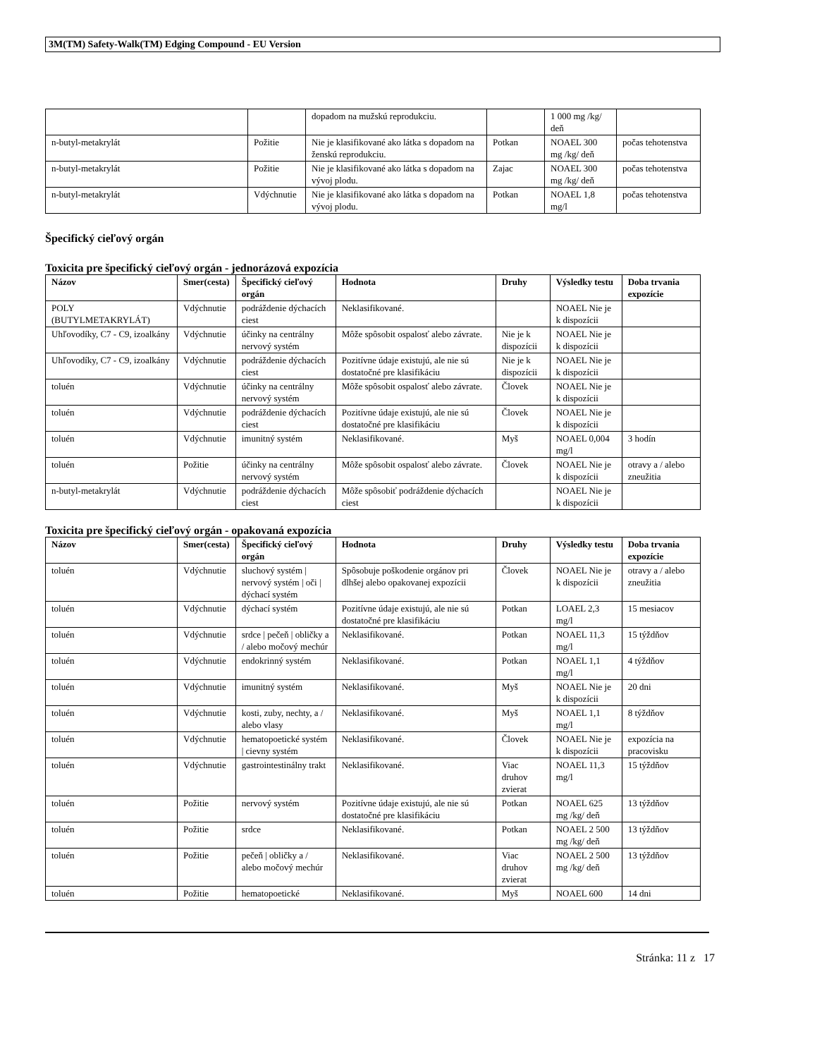3M(TM) Safety-Walk(TM) Edging Compound - EU Version
| | | dopadom na mužskú reprodukciu. | | 1 000 mg /kg/ deň | |
| n-butyl-metakrylát | Požitie | Nie je klasifikované ako látka s dopadom na ženskú reprodukciu. | Potkan | NOAEL 300 mg /kg/ deň | počas tehotenstva |
| n-butyl-metakrylát | Požitie | Nie je klasifikované ako látka s dopadom na vývoj plodu. | Zajac | NOAEL 300 mg /kg/ deň | počas tehotenstva |
| n-butyl-metakrylát | Vdýchnutie | Nie je klasifikované ako látka s dopadom na vývoj plodu. | Potkan | NOAEL 1,8 mg/l | počas tehotenstva |
Špecifický cieľový orgán
Toxicita pre špecifický cieľový orgán - jednorázová expozícia
| Názov | Smer(cesta) | Špecifický cieľový orgán | Hodnota | Druhy | Výsledky testu | Doba trvania expozície |
| --- | --- | --- | --- | --- | --- | --- |
| POLY (BUTYLMETAKRYLÁT) | Vdýchnutie | podráždenie dýchacích ciest | Neklasifikované. | | NOAEL Nie je k dispozícii | |
| Uhľovodíky, C7 - C9, izoalkány | Vdýchnutie | účinky na centrálny nervový systém | Môže spôsobit ospalosť alebo závrate. | Nie je k dispozícii | NOAEL Nie je k dispozícii | |
| Uhľovodíky, C7 - C9, izoalkány | Vdýchnutie | podráždenie dýchacích ciest | Pozitívne údaje existujú, ale nie sú dostatočné pre klasifikáciu | Nie je k dispozícii | NOAEL Nie je k dispozícii | |
| toluén | Vdýchnutie | účinky na centrálny nervový systém | Môže spôsobit ospalosť alebo závrate. | Človek | NOAEL Nie je k dispozícii | |
| toluén | Vdýchnutie | podráždenie dýchacích ciest | Pozitívne údaje existujú, ale nie sú dostatočné pre klasifikáciu | Človek | NOAEL Nie je k dispozícii | |
| toluén | Vdýchnutie | imunitný systém | Neklasifikované. | Myš | NOAEL 0,004 mg/l | 3 hodín |
| toluén | Požitie | účinky na centrálny nervový systém | Môže spôsobit ospalosť alebo závrate. | Človek | NOAEL Nie je k dispozícii | otravy a / alebo zneužitia |
| n-butyl-metakrylát | Vdýchnutie | podráždenie dýchacích ciest | Môže spôsobiť podráždenie dýchacích ciest | | NOAEL Nie je k dispozícii | |
Toxicita pre špecifický cieľový orgán - opakovaná expozícia
| Názov | Smer(cesta) | Špecifický cieľový orgán | Hodnota | Druhy | Výsledky testu | Doba trvania expozície |
| --- | --- | --- | --- | --- | --- | --- |
| toluén | Vdýchnutie | sluchový systém / nervový systém / oči / dýchací systém | Spôsobuje poškodenie orgánov pri dlhšej alebo opakovanej expozícii | Človek | NOAEL Nie je k dispozícii | otravy a / alebo zneužitia |
| toluén | Vdýchnutie | dýchací systém | Pozitívne údaje existujú, ale nie sú dostatočné pre klasifikáciu | Potkan | LOAEL 2,3 mg/l | 15 mesiacov |
| toluén | Vdýchnutie | srdce / pečeň / obličky a / alebo močový mechúr | Neklasifikované. | Potkan | NOAEL 11,3 mg/l | 15 týždňov |
| toluén | Vdýchnutie | endokrinný systém | Neklasifikované. | Potkan | NOAEL 1,1 mg/l | 4 týždňov |
| toluén | Vdýchnutie | imunitný systém | Neklasifikované. | Myš | NOAEL Nie je k dispozícii | 20 dni |
| toluén | Vdýchnutie | kosti, zuby, nechty, a / alebo vlasy | Neklasifikované. | Myš | NOAEL 1,1 mg/l | 8 týždňov |
| toluén | Vdýchnutie | hematopoetické systém / cievny systém | Neklasifikované. | Človek | NOAEL Nie je k dispozícii | expozícia na pracovisku |
| toluén | Vdýchnutie | gastrointestinálny trakt | Neklasifikované. | Viac druhov zvierat | NOAEL 11,3 mg/l | 15 týždňov |
| toluén | Požitie | nervový systém | Pozitívne údaje existujú, ale nie sú dostatočné pre klasifikáciu | Potkan | NOAEL 625 mg /kg/ deň | 13 týždňov |
| toluén | Požitie | srdce | Neklasifikované. | Potkan | NOAEL 2 500 mg /kg/ deň | 13 týždňov |
| toluén | Požitie | pečeň / obličky a / alebo močový mechúr | Neklasifikované. | Viac druhov zvierat | NOAEL 2 500 mg /kg/ deň | 13 týždňov |
| toluén | Požitie | hematopoetické | Neklasifikované. | Myš | NOAEL 600 | 14 dni |
Stránka: 11 z 17